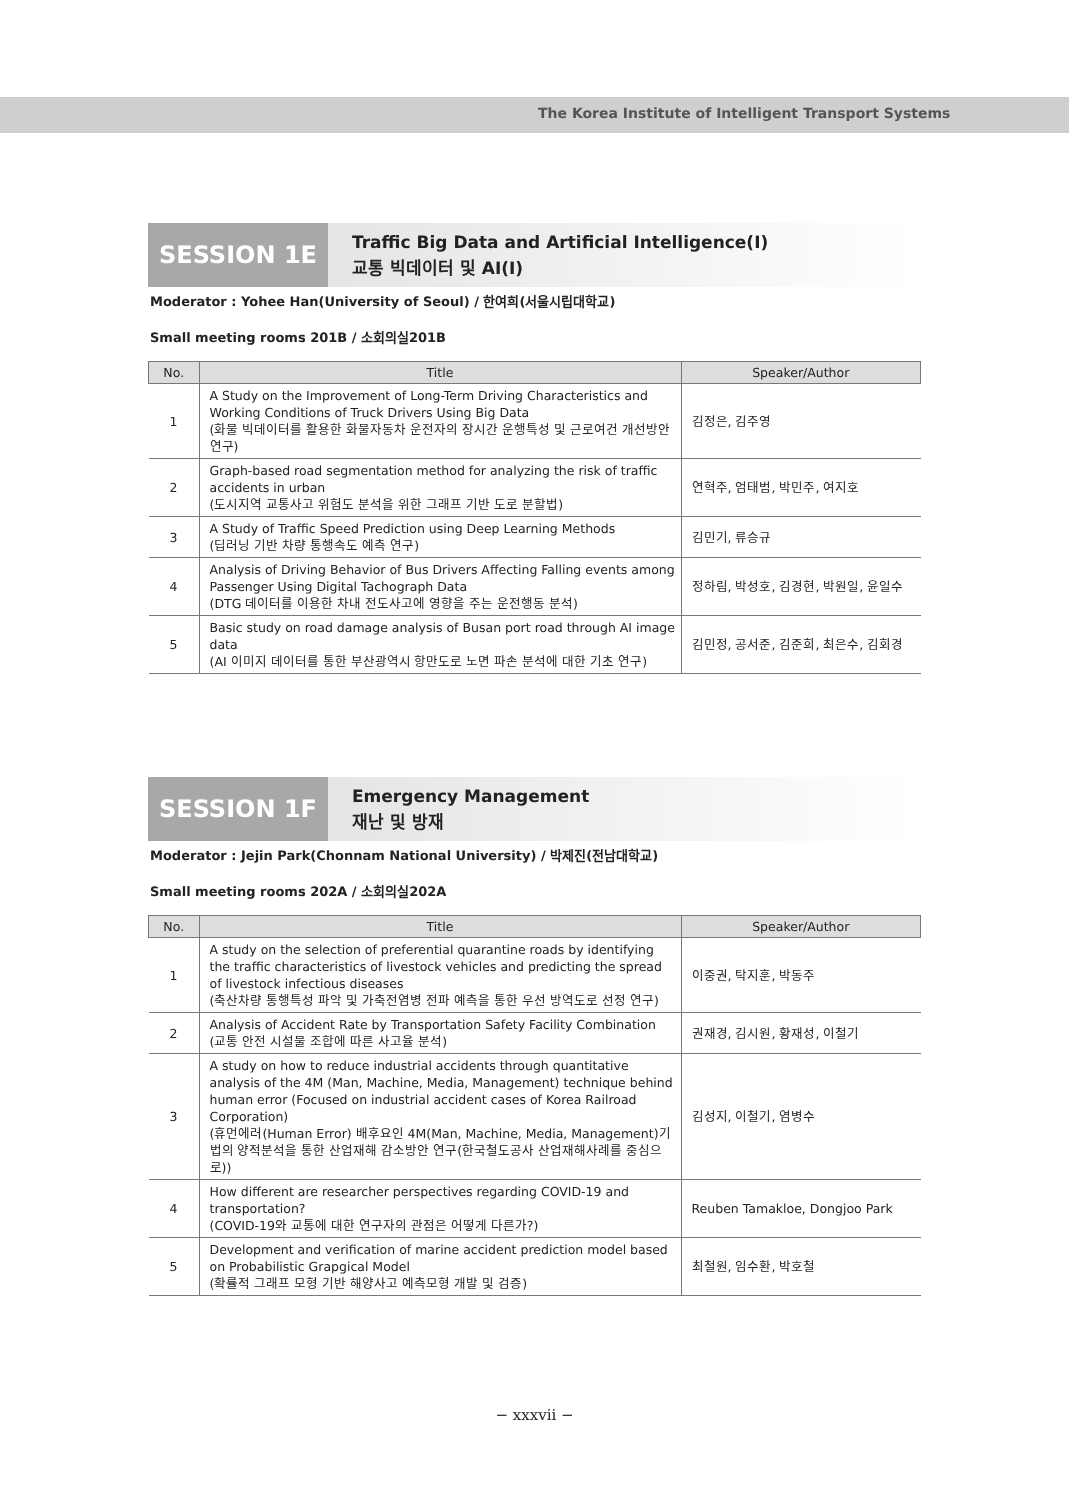The Korea Institute of Intelligent Transport Systems
SESSION 1E
Traffic Big Data and Artificial Intelligence(Ⅰ)
교통 빅데이터 및 AI(Ⅰ)
Moderator : Yohee Han(University of Seoul) / 한여희(서울시립대학교)
Small meeting rooms 201B / 소회의실201B
| No. | Title | Speaker/Author |
| --- | --- | --- |
| 1 | A Study on the Improvement of Long-Term Driving Characteristics and Working Conditions of Truck Drivers Using Big Data (화물 빅데이터를 활용한 화물자동차 운전자의 장시간 운행특성 및 근로여건 개선방안 연구) | 김정은, 김주영 |
| 2 | Graph-based road segmentation method for analyzing the risk of traffic accidents in urban (도시지역 교통사고 위험도 분석을 위한 그래프 기반 도로 분할법) | 연혁주, 엄태범, 박민주, 여지호 |
| 3 | A Study of Traffic Speed Prediction using Deep Learning Methods (딥러닝 기반 차량 통행속도 예측 연구) | 김민기, 류승규 |
| 4 | Analysis of Driving Behavior of Bus Drivers Affecting Falling events among Passenger Using Digital Tachograph Data (DTG 데이터를 이용한 차내 전도사고에 영향을 주는 운전행동 분석) | 정하림, 박성호, 김경현, 박원일, 윤일수 |
| 5 | Basic study on road damage analysis of Busan port road through AI image data (AI 이미지 데이터를 통한 부산광역시 항만도로 노면 파손 분석에 대한 기초 연구) | 김민정, 공서준, 김준희, 최은수, 김회경 |
SESSION 1F
Emergency Management
재난 및 방재
Moderator : Jejin Park(Chonnam National University) / 박제진(전남대학교)
Small meeting rooms 202A / 소회의실202A
| No. | Title | Speaker/Author |
| --- | --- | --- |
| 1 | A study on the selection of preferential quarantine roads by identifying the traffic characteristics of livestock vehicles and predicting the spread of livestock infectious diseases (축산차량 통행특성 파악 및 가축전염병 전파 예측을 통한 우선 방역도로 선정 연구) | 이중권, 탁지훈, 박동주 |
| 2 | Analysis of Accident Rate by Transportation Safety Facility Combination (교통 안전 시설물 조합에 따른 사고율 분석) | 권재경, 김시원, 황재성, 이철기 |
| 3 | A study on how to reduce industrial accidents through quantitative analysis of the 4M (Man, Machine, Media, Management) technique behind human error (Focused on industrial accident cases of Korea Railroad Corporation) (휴먼에러(Human Error) 배후요인 4M(Man, Machine, Media, Management)기법의 양적분석을 통한 산업재해 감소방안 연구(한국철도공사 산업재해사례를 중심으로)) | 김성지, 이철기, 염병수 |
| 4 | How different are researcher perspectives regarding COVID-19 and transportation? (COVID-19와 교통에 대한 연구자의 관점은 어떻게 다른가?) | Reuben Tamakloe, Dongjoo Park |
| 5 | Development and verification of marine accident prediction model based on Probabilistic Grapgical Model (확률적 그래프 모형 기반 해양사고 예측모형 개발 및 검증) | 최철원, 임수환, 박호철 |
− xxxvii −